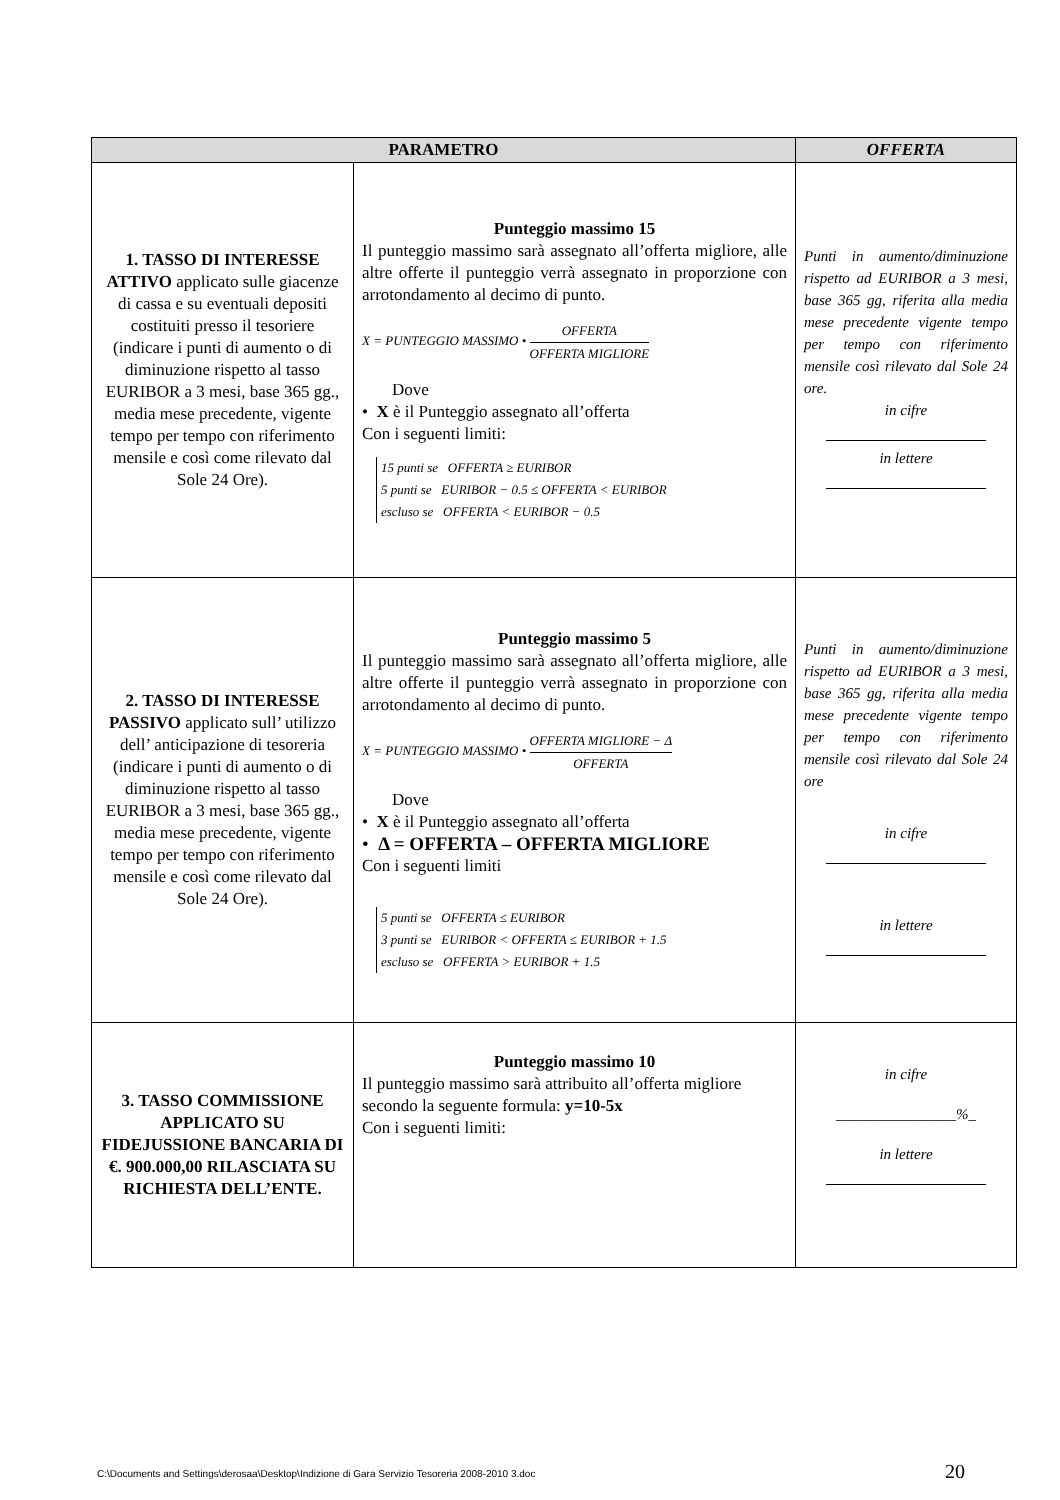| PARAMETRO | | OFFERTA |
| --- | --- | --- |
| 1. TASSO DI INTERESSE ATTIVO applicato sulle giacenze di cassa e su eventuali depositi costituiti presso il tesoriere (indicare i punti di aumento o di diminuzione rispetto al tasso EURIBOR a 3 mesi, base 365 gg., media mese precedente, vigente tempo per tempo con riferimento mensile e così come rilevato dal Sole 24 Ore). | Punteggio massimo 15 Il punteggio massimo sarà assegnato all’offerta migliore, alle altre offerte il punteggio verrà assegnato in proporzione con arrotondamento al decimo di punto. X = PUNTEGGIO MASSIMO • OFFERTA OFFERTA MIGLIORE Dove • X è il Punteggio assegnato all’offerta Con i seguenti limiti: 15 punti se OFFERTA ≥ EURIBOR 5 punti se EURIBOR − 0.5 ≤ OFFERTA < EURIBOR escluso se OFFERTA < EURIBOR − 0.5 | Punti in aumento/diminuzione rispetto ad EURIBOR a 3 mesi, base 365 gg, riferita alla media mese precedente vigente tempo per tempo con riferimento mensile così rilevato dal Sole 24 ore. in cifre in lettere |
| 2. TASSO DI INTERESSE PASSIVO applicato sull’ utilizzo dell’ anticipazione di tesoreria (indicare i punti di aumento o di diminuzione rispetto al tasso EURIBOR a 3 mesi, base 365 gg., media mese precedente, vigente tempo per tempo con riferimento mensile e così come rilevato dal Sole 24 Ore). | Punteggio massimo 5 Il punteggio massimo sarà assegnato all’offerta migliore, alle altre offerte il punteggio verrà assegnato in proporzione con arrotondamento al decimo di punto. X = PUNTEGGIO MASSIMO • OFFERTA MIGLIORE − Δ OFFERTA Dove • X è il Punteggio assegnato all’offerta • Δ = OFFERTA – OFFERTA MIGLIORE Con i seguenti limiti 5 punti se OFFERTA ≤ EURIBOR 3 punti se EURIBOR < OFFERTA ≤ EURIBOR + 1.5 escluso se OFFERTA > EURIBOR + 1.5 | Punti in aumento/diminuzione rispetto ad EURIBOR a 3 mesi, base 365 gg, riferita alla media mese precedente vigente tempo per tempo con riferimento mensile così rilevato dal Sole 24 ore in cifre in lettere |
| 3. TASSO COMMISSIONE APPLICATO SU FIDEJUSSIONE BANCARIA DI €. 900.000,00 RILASCIATA SU RICHIESTA DELL’ENTE. | Punteggio massimo 10 Il punteggio massimo sarà attribuito all’offerta migliore secondo la seguente formula: y=10-5x Con i seguenti limiti: | in cifre ________________%_ in lettere |
C:\Documents and Settings\derosaa\Desktop\Indizione di Gara Servizio Tesoreria 2008-2010 3.doc
20